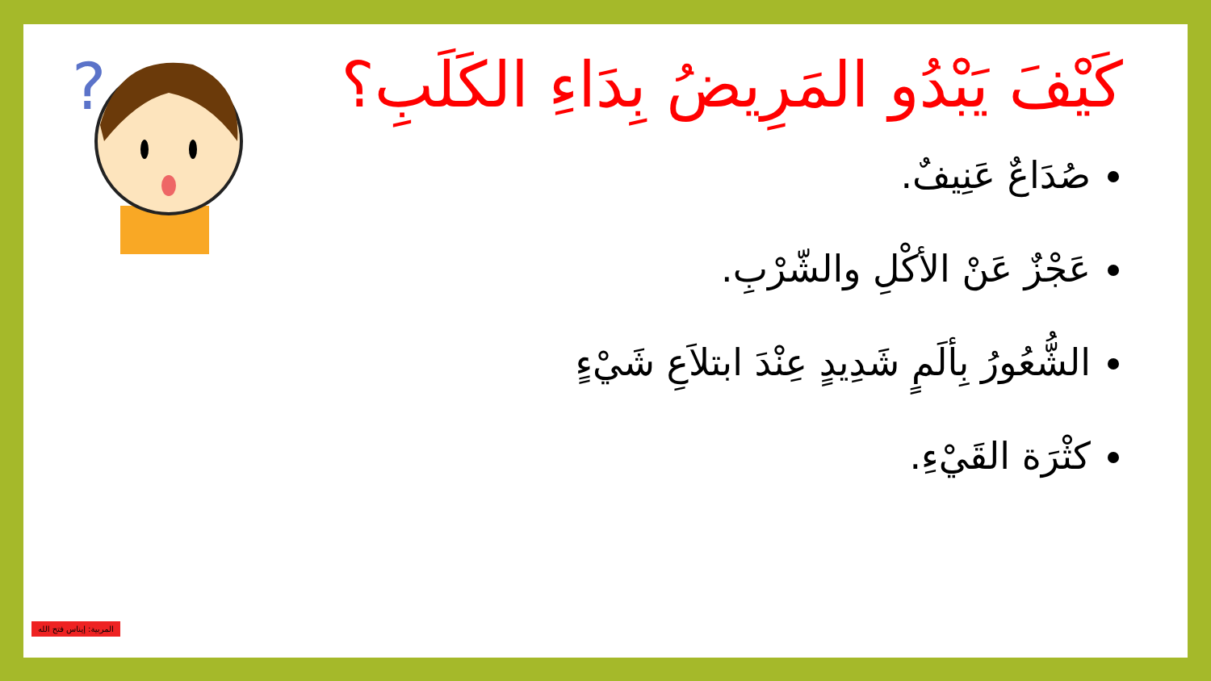?
كَيْفَ يَبْدُو المَرِيضُ بِدَاءِ الكَلَبِ؟
صُدَاعٌ عَنِيفٌ.
عَجْزٌ عَنْ الأكْلِ والشّرْبِ.
الشُّعُورُ بِألَمٍ شَدِيدٍ عِنْدَ ابتلاَعِ شَيْءٍ
كثْرَة القَيْءِ.
المربية: إيناس فتح الله